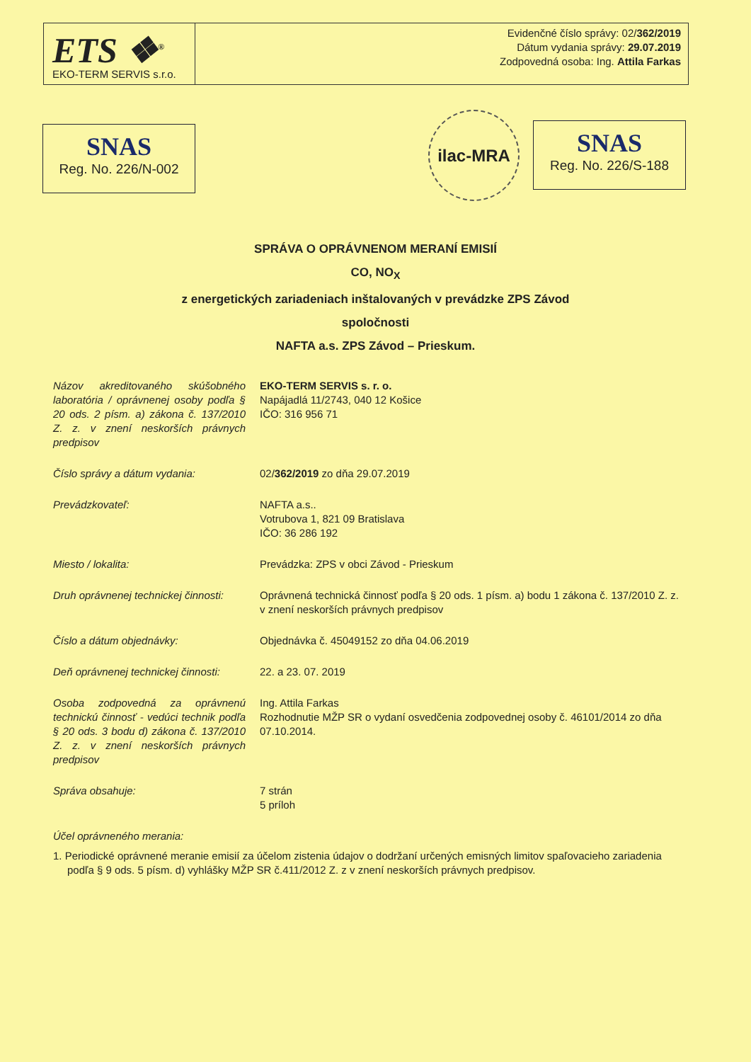ETS ❖<sup>®</sup>
EKO-TERM SERVIS s.r.o.
Evidenčné číslo správy: 02/362/2019
Dátum vydania správy: 29.07.2019
Zodpovedná osoba: Ing. Attila Farkas
SNAS
Reg. No. 226/N-002
ilac-MRA
SNAS
Reg. No. 226/S-188
SPRÁVA O OPRÁVNENOM MERANÍ EMISIÍ
CO, NO<sub>X</sub>
z energetických zariadeniach inštalovaných v prevádzke ZPS Závod
spoločnosti
NAFTA a.s. ZPS Závod – Prieskum.
Názov akreditovaného skúšobného laboratória / oprávnenej osoby podľa § 20 ods. 2 písm. a) zákona č. 137/2010 Z. z. v znení neskorších právnych predpisov
EKO-TERM SERVIS s. r. o.
Napájadlá 11/2743, 040 12 Košice
IČO: 316 956 71
Číslo správy a dátum vydania: 02/362/2019 zo dňa 29.07.2019
Prevádzkovateľ: NAFTA a.s..
Votrubova 1, 821 09 Bratislava
IČO: 36 286 192
Miesto / lokalita: Prevádzka: ZPS v obci Závod - Prieskum
Druh oprávnenej technickej činnosti:
Oprávnená technická činnosť podľa § 20 ods. 1 písm. a) bodu 1 zákona č. 137/2010 Z. z. v znení neskorších právnych predpisov
Číslo a dátum objednávky: Objednávka č. 45049152 zo dňa 04.06.2019
Deň oprávnenej technickej činnosti:
22. a 23. 07. 2019
Osoba zodpovedná za oprávnenú technickú činnosť - vedúci technik podľa § 20 ods. 3 bodu d) zákona č. 137/2010 Z. z. v znení neskorších právnych predpisov
Ing. Attila Farkas
Rozhodnutie MŽP SR o vydaní osvedčenia zodpovednej osoby č. 46101/2014 zo dňa 07.10.2014.
Správa obsahuje: 7 strán
5 príloh
Účel oprávneného merania:
1. Periodické oprávnené meranie emisií za účelom zistenia údajov o dodržaní určených emisných limitov spaľovacieho zariadenia podľa § 9 ods. 5 písm. d) vyhlášky MŽP SR č.411/2012 Z. z v znení neskorších právnych predpisov.